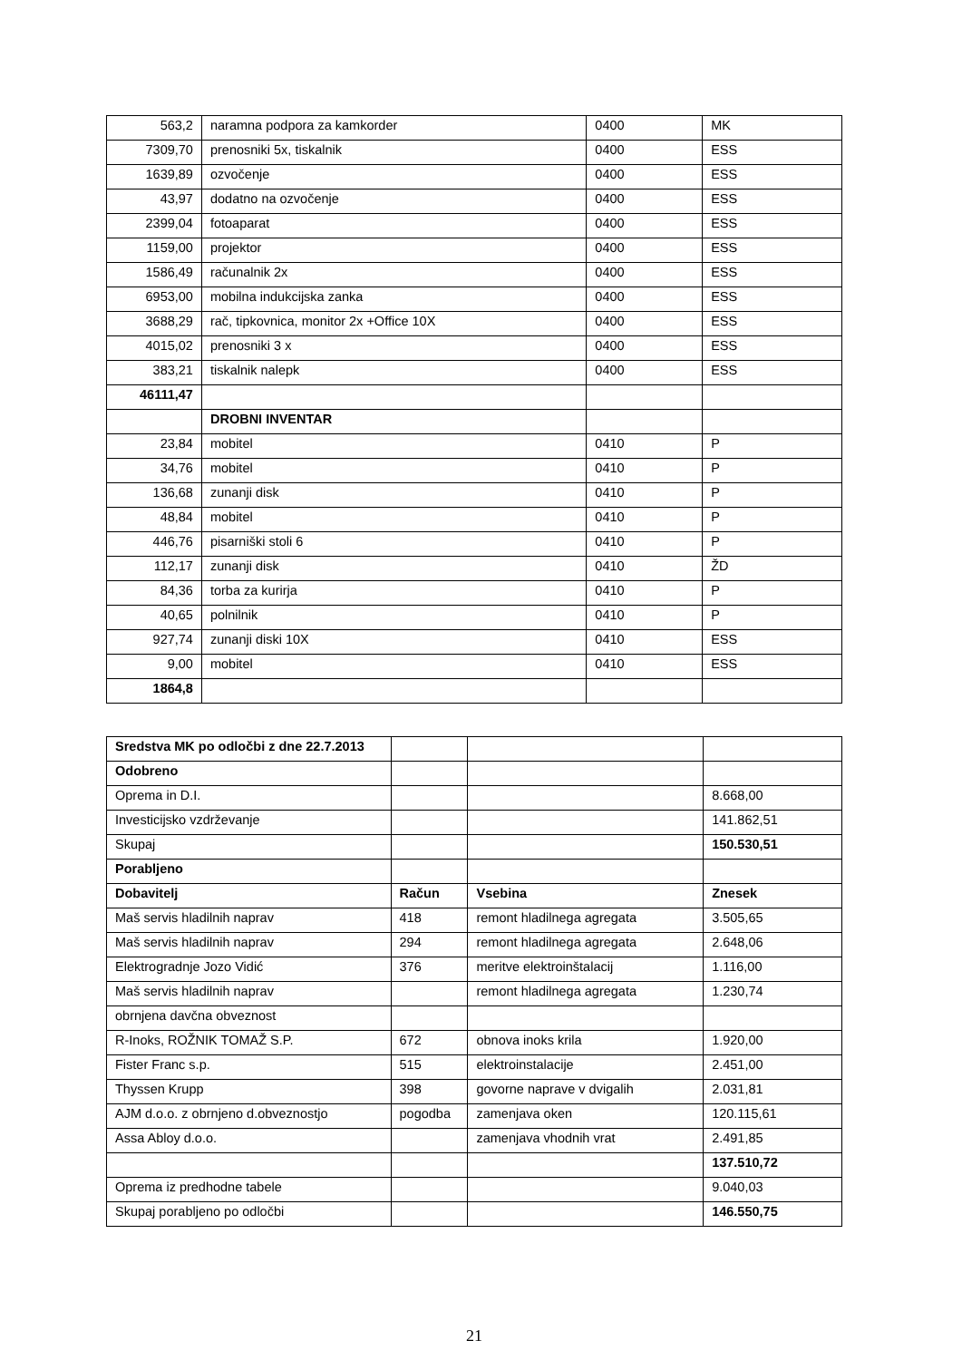| 563,2 | naramna podpora za kamkorder | 0400 | MK |
| 7309,70 | prenosniki 5x, tiskalnik | 0400 | ESS |
| 1639,89 | ozvočenje | 0400 | ESS |
| 43,97 | dodatno na ozvočenje | 0400 | ESS |
| 2399,04 | fotoaparat | 0400 | ESS |
| 1159,00 | projektor | 0400 | ESS |
| 1586,49 | računalnik 2x | 0400 | ESS |
| 6953,00 | mobilna indukcijska zanka | 0400 | ESS |
| 3688,29 | rač, tipkovnica, monitor 2x +Office 10X | 0400 | ESS |
| 4015,02 | prenosniki 3 x | 0400 | ESS |
| 383,21 | tiskalnik nalepk | 0400 | ESS |
| 46111,47 | | | |
| | DROBNI INVENTAR | | |
| 23,84 | mobitel | 0410 | P |
| 34,76 | mobitel | 0410 | P |
| 136,68 | zunanji disk | 0410 | P |
| 48,84 | mobitel | 0410 | P |
| 446,76 | pisarniški stoli 6 | 0410 | P |
| 112,17 | zunanji disk | 0410 | ŽD |
| 84,36 | torba za kurirja | 0410 | P |
| 40,65 | polnilnik | 0410 | P |
| 927,74 | zunanji diski 10X | 0410 | ESS |
| 9,00 | mobitel | 0410 | ESS |
| 1864,8 | | | |
| Sredstva MK po odločbi z dne 22.7.2013 | | | |
| Odobreno | | | |
| Oprema in D.I. | | | 8.668,00 |
| Investicijsko vzdrževanje | | | 141.862,51 |
| Skupaj | | | 150.530,51 |
| Porabljeno | | | |
| Dobavitelj | Račun | Vsebina | Znesek |
| Maš servis hladilnih naprav | 418 | remont hladilnega agregata | 3.505,65 |
| Maš servis hladilnih naprav | 294 | remont hladilnega agregata | 2.648,06 |
| Elektrogradnje Jozo Vidić | 376 | meritve elektroinštalacij | 1.116,00 |
| Maš servis hladilnih naprav | | remont hladilnega agregata | 1.230,74 |
| obrnjena davčna obveznost | | | |
| R-Inoks, ROŽNIK TOMAŽ S.P. | 672 | obnova inoks krila | 1.920,00 |
| Fister Franc s.p. | 515 | elektroinstalacije | 2.451,00 |
| Thyssen Krupp | 398 | govorne naprave v dvigalih | 2.031,81 |
| AJM d.o.o. z obrnjeno d.obveznostjo | pogodba | zamenjava oken | 120.115,61 |
| Assa Abloy d.o.o. | | zamenjava vhodnih vrat | 2.491,85 |
| | | | 137.510,72 |
| Oprema iz predhodne tabele | | | 9.040,03 |
| Skupaj porabljeno po odločbi | | | 146.550,75 |
21